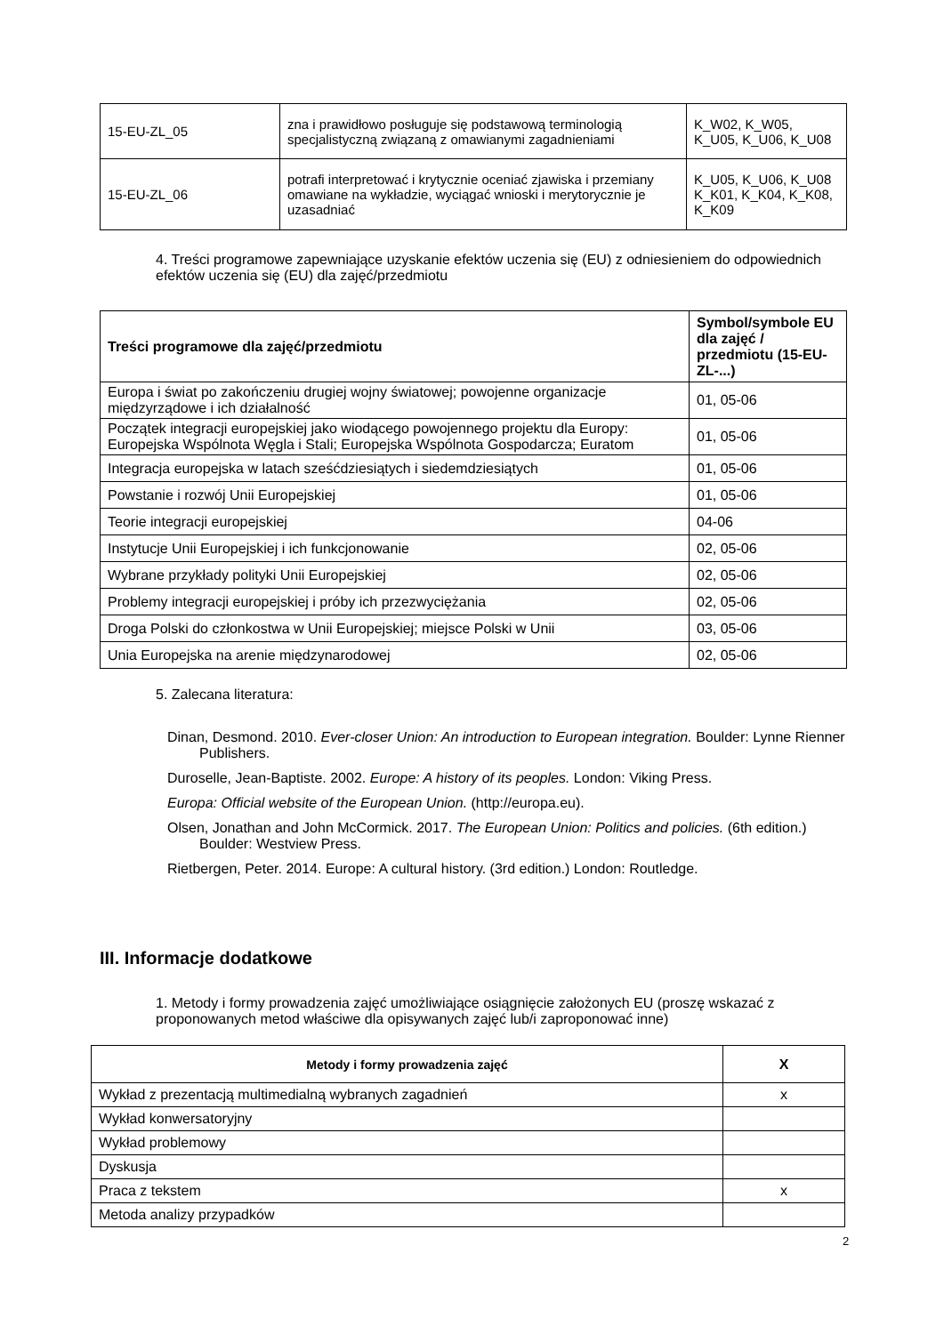| 15-EU-ZL_05 | zna i prawidłowo posługuje się podstawową terminologią specjalistyczną związaną z omawianymi zagadnieniami | K_W02, K_W05, K_U05, K_U06, K_U08 |
| 15-EU-ZL_06 | potrafi interpretować i krytycznie oceniać zjawiska i przemiany omawiane na wykładzie, wyciągać wnioski i merytorycznie je uzasadniać | K_U05, K_U06, K_U08 K_K01, K_K04, K_K08, K_K09 |
4. Treści programowe zapewniające uzyskanie efektów uczenia się (EU) z odniesieniem do odpowiednich efektów uczenia się (EU) dla zajęć/przedmiotu
| Treści programowe dla zajęć/przedmiotu | Symbol/symbole EU dla zajęć / przedmiotu (15-EU-ZL-...) |
| --- | --- |
| Europa i świat po zakończeniu drugiej wojny światowej; powojenne organizacje międzyrządowe i ich działalność | 01, 05-06 |
| Początek integracji europejskiej jako wiodącego powojennego projektu dla Europy: Europejska Wspólnota Węgla i Stali; Europejska Wspólnota Gospodarcza; Euratom | 01, 05-06 |
| Integracja europejska w latach sześćdziesiątych i siedemdziesiątych | 01, 05-06 |
| Powstanie i rozwój Unii Europejskiej | 01, 05-06 |
| Teorie integracji europejskiej | 04-06 |
| Instytucje Unii Europejskiej i ich funkcjonowanie | 02, 05-06 |
| Wybrane przykłady polityki Unii Europejskiej | 02, 05-06 |
| Problemy integracji europejskiej i próby ich przezwyciężania | 02, 05-06 |
| Droga Polski do członkostwa w Unii Europejskiej; miejsce Polski w Unii | 03, 05-06 |
| Unia Europejska na arenie międzynarodowej | 02, 05-06 |
5. Zalecana literatura:
Dinan, Desmond. 2010. Ever-closer Union: An introduction to European integration. Boulder: Lynne Rienner Publishers.
Duroselle, Jean-Baptiste. 2002. Europe: A history of its peoples. London: Viking Press.
Europa: Official website of the European Union. (http://europa.eu).
Olsen, Jonathan and John McCormick. 2017. The European Union: Politics and policies. (6th edition.) Boulder: Westview Press.
Rietbergen, Peter. 2014. Europe: A cultural history. (3rd edition.) London: Routledge.
III. Informacje dodatkowe
1. Metody i formy prowadzenia zajęć umożliwiające osiągnięcie założonych EU (proszę wskazać z proponowanych metod właściwe dla opisywanych zajęć lub/i zaproponować inne)
| Metody i formy prowadzenia zajęć | X |
| --- | --- |
| Wykład z prezentacją multimedialną wybranych zagadnień | x |
| Wykład konwersatoryjny | |
| Wykład problemowy | |
| Dyskusja | |
| Praca z tekstem | x |
| Metoda analizy przypadków | |
2